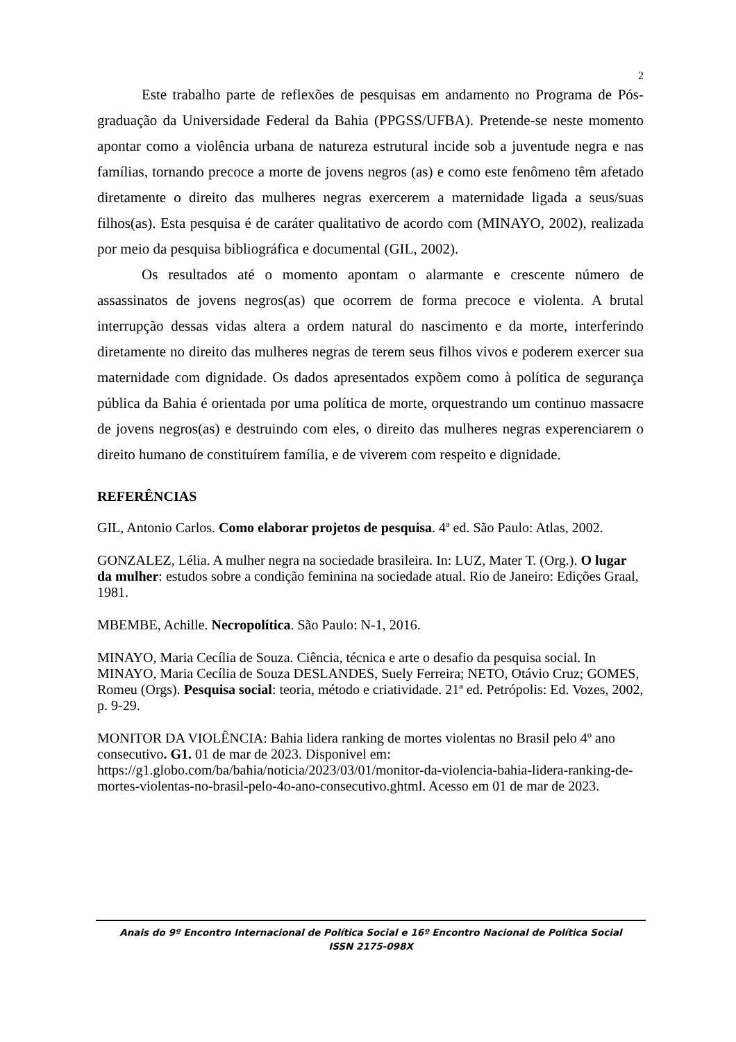2
Este trabalho parte de reflexões de pesquisas em andamento no Programa de Pós-graduação da Universidade Federal da Bahia (PPGSS/UFBA). Pretende-se neste momento apontar como a violência urbana de natureza estrutural incide sob a juventude negra e nas famílias, tornando precoce a morte de jovens negros (as) e como este fenômeno têm afetado diretamente o direito das mulheres negras exercerem a maternidade ligada a seus/suas filhos(as). Esta pesquisa é de caráter qualitativo de acordo com (MINAYO, 2002), realizada por meio da pesquisa bibliográfica e documental (GIL, 2002).
Os resultados até o momento apontam o alarmante e crescente número de assassinatos de jovens negros(as) que ocorrem de forma precoce e violenta. A brutal interrupção dessas vidas altera a ordem natural do nascimento e da morte, interferindo diretamente no direito das mulheres negras de terem seus filhos vivos e poderem exercer sua maternidade com dignidade. Os dados apresentados expõem como à política de segurança pública da Bahia é orientada por uma política de morte, orquestrando um continuo massacre de jovens negros(as) e destruindo com eles, o direito das mulheres negras experenciarem o direito humano de constituírem família, e de viverem com respeito e dignidade.
REFERÊNCIAS
GIL, Antonio Carlos. Como elaborar projetos de pesquisa. 4ª ed. São Paulo: Atlas, 2002.
GONZALEZ, Lélia. A mulher negra na sociedade brasileira. In: LUZ, Mater T. (Org.). O lugar da mulher: estudos sobre a condição feminina na sociedade atual. Rio de Janeiro: Edições Graal, 1981.
MBEMBE, Achille. Necropolítica. São Paulo: N-1, 2016.
MINAYO, Maria Cecília de Souza. Ciência, técnica e arte o desafio da pesquisa social. In MINAYO, Maria Cecília de Souza DESLANDES, Suely Ferreira; NETO, Otávio Cruz; GOMES, Romeu (Orgs). Pesquisa social: teoria, método e criatividade. 21ª ed. Petrópolis: Ed. Vozes, 2002, p. 9-29.
MONITOR DA VIOLÊNCIA: Bahia lidera ranking de mortes violentas no Brasil pelo 4º ano consecutivo. G1. 01 de mar de 2023. Disponivel em: https://g1.globo.com/ba/bahia/noticia/2023/03/01/monitor-da-violencia-bahia-lidera-ranking-de-mortes-violentas-no-brasil-pelo-4o-ano-consecutivo.ghtml. Acesso em 01 de mar de 2023.
Anais do 9º Encontro Internacional de Política Social e 16º Encontro Nacional de Política Social
ISSN 2175-098X